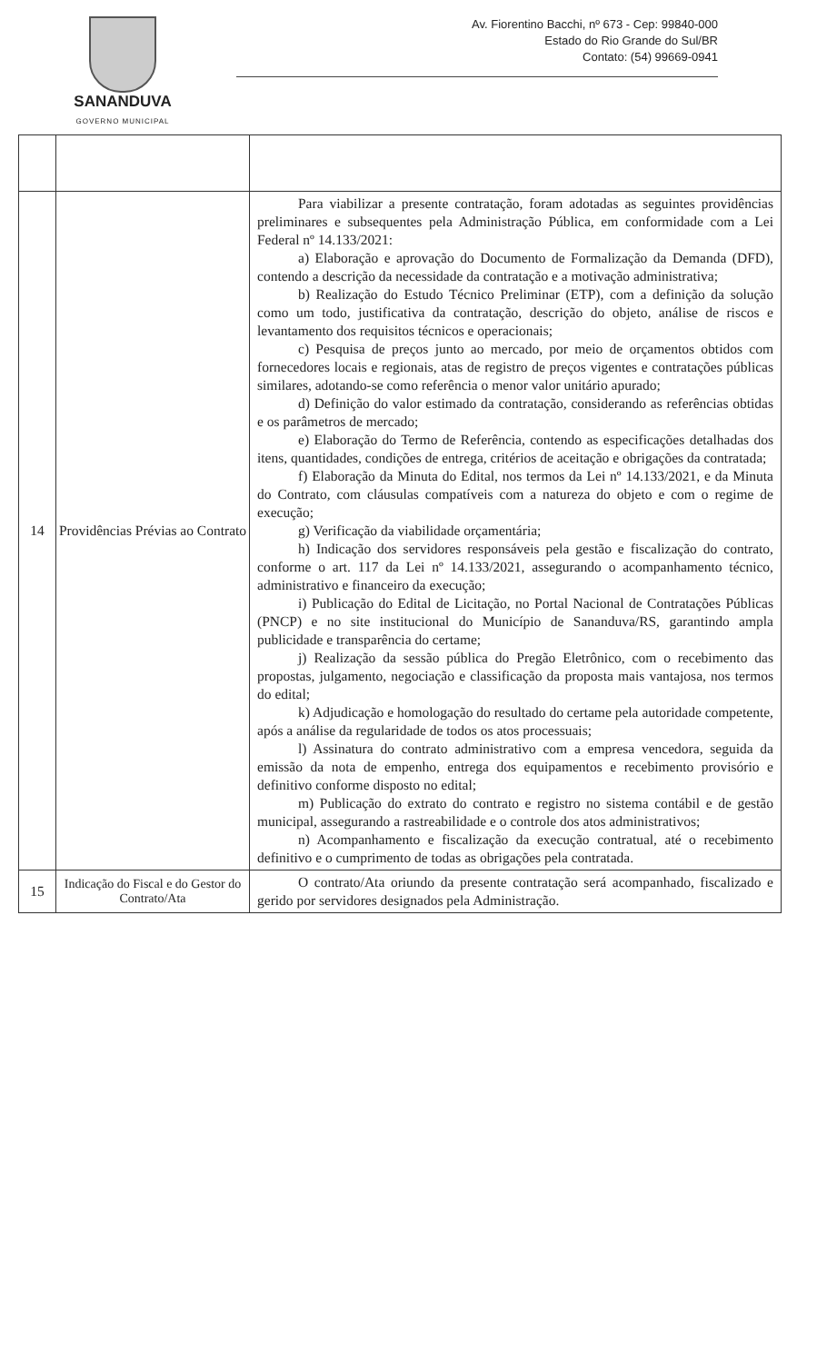SANANDUVA
GOVERNO MUNICIPAL
Av. Fiorentino Bacchi, nº 673 - Cep: 99840-000
Estado do Rio Grande do Sul/BR
Contato: (54) 99669-0941
| 14 | Providências Prévias ao Contrato | Para viabilizar a presente contratação, foram adotadas as seguintes providências preliminares e subsequentes pela Administração Pública, em conformidade com a Lei Federal nº 14.133/2021: a) Elaboração e aprovação do Documento de Formalização da Demanda (DFD), contendo a descrição da necessidade da contratação e a motivação administrativa; b) Realização do Estudo Técnico Preliminar (ETP), com a definição da solução como um todo, justificativa da contratação, descrição do objeto, análise de riscos e levantamento dos requisitos técnicos e operacionais; c) Pesquisa de preços junto ao mercado, por meio de orçamentos obtidos com fornecedores locais e regionais, atas de registro de preços vigentes e contratações públicas similares, adotando-se como referência o menor valor unitário apurado; d) Definição do valor estimado da contratação, considerando as referências obtidas e os parâmetros de mercado; e) Elaboração do Termo de Referência, contendo as especificações detalhadas dos itens, quantidades, condições de entrega, critérios de aceitação e obrigações da contratada; f) Elaboração da Minuta do Edital, nos termos da Lei nº 14.133/2021, e da Minuta do Contrato, com cláusulas compatíveis com a natureza do objeto e com o regime de execução; g) Verificação da viabilidade orçamentária; h) Indicação dos servidores responsáveis pela gestão e fiscalização do contrato, conforme o art. 117 da Lei nº 14.133/2021, assegurando o acompanhamento técnico, administrativo e financeiro da execução; i) Publicação do Edital de Licitação, no Portal Nacional de Contratações Públicas (PNCP) e no site institucional do Município de Sananduva/RS, garantindo ampla publicidade e transparência do certame; j) Realização da sessão pública do Pregão Eletrônico, com o recebimento das propostas, julgamento, negociação e classificação da proposta mais vantajosa, nos termos do edital; k) Adjudicação e homologação do resultado do certame pela autoridade competente, após a análise da regularidade de todos os atos processuais; l) Assinatura do contrato administrativo com a empresa vencedora, seguida da emissão da nota de empenho, entrega dos equipamentos e recebimento provisório e definitivo conforme disposto no edital; m) Publicação do extrato do contrato e registro no sistema contábil e de gestão municipal, assegurando a rastreabilidade e o controle dos atos administrativos; n) Acompanhamento e fiscalização da execução contratual, até o recebimento definitivo e o cumprimento de todas as obrigações pela contratada. |
| 15 | Indicação do Fiscal e do Gestor do Contrato/Ata | O contrato/Ata oriundo da presente contratação será acompanhado, fiscalizado e gerido por servidores designados pela Administração. |